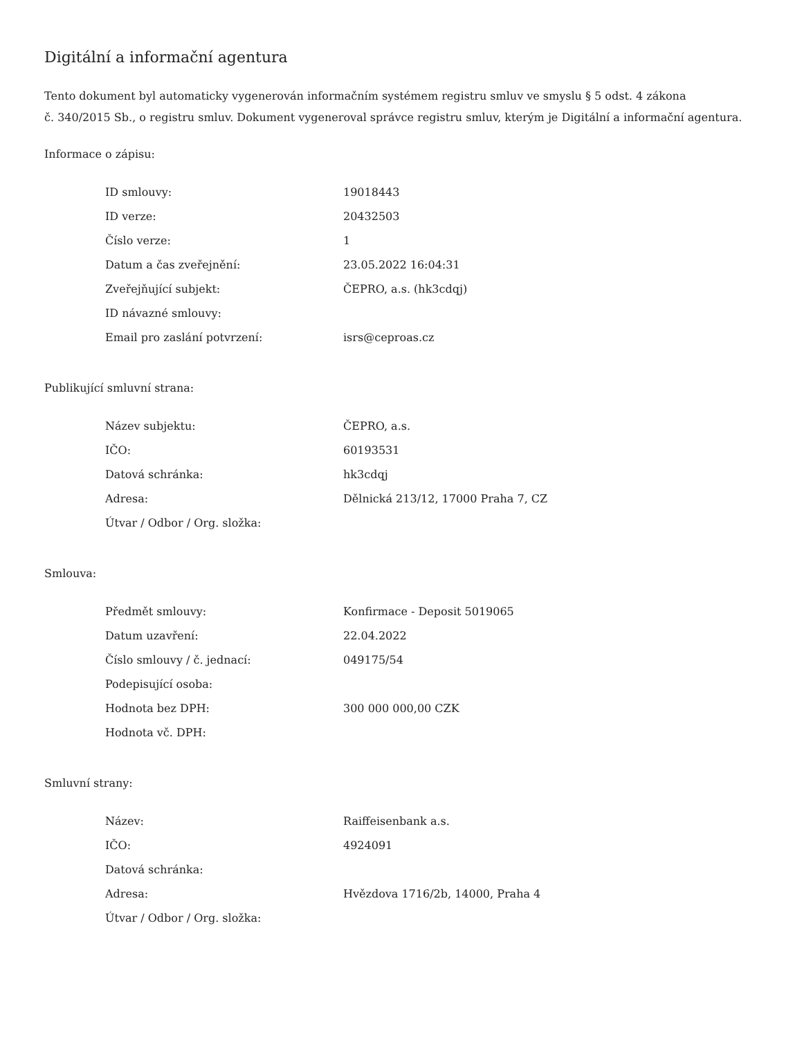Digitální a informační agentura
Tento dokument byl automaticky vygenerován informačním systémem registru smluv ve smyslu § 5 odst. 4 zákona
č. 340/2015 Sb., o registru smluv. Dokument vygeneroval správce registru smluv, kterým je Digitální a informační agentura.
Informace o zápisu:
| ID smlouvy: | 19018443 |
| ID verze: | 20432503 |
| Číslo verze: | 1 |
| Datum a čas zveřejnění: | 23.05.2022 16:04:31 |
| Zveřejňující subjekt: | ČEPRO, a.s. (hk3cdqj) |
| ID návazné smlouvy: | |
| Email pro zaslání potvrzení: | isrs@ceproas.cz |
Publikující smluvní strana:
| Název subjektu: | ČEPRO, a.s. |
| IČO: | 60193531 |
| Datová schránka: | hk3cdqj |
| Adresa: | Dělnická 213/12, 17000 Praha 7, CZ |
| Útvar / Odbor / Org. složka: | |
Smlouva:
| Předmět smlouvy: | Konfirmace - Deposit 5019065 |
| Datum uzavření: | 22.04.2022 |
| Číslo smlouvy / č. jednací: | 049175/54 |
| Podepisující osoba: | |
| Hodnota bez DPH: | 300 000 000,00 CZK |
| Hodnota vč. DPH: | |
Smluvní strany:
| Název: | Raiffeisenbank a.s. |
| IČO: | 4924091 |
| Datová schránka: | |
| Adresa: | Hvězdova 1716/2b, 14000, Praha 4 |
| Útvar / Odbor / Org. složka: | |